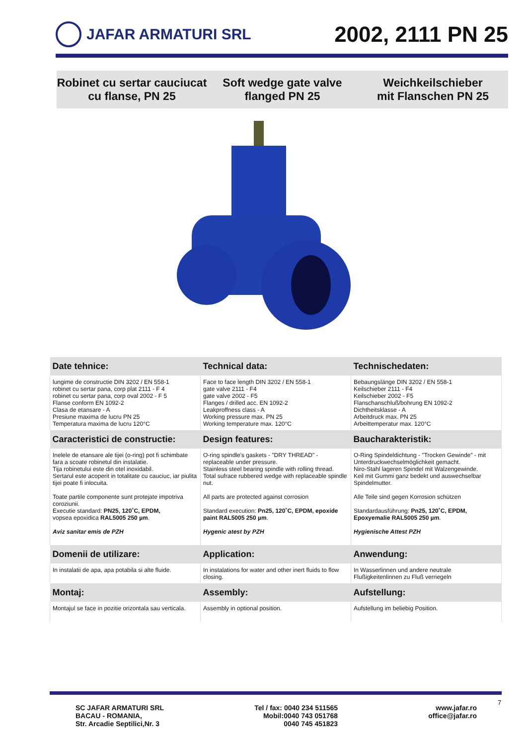JAFAR ARMATURI SRL
2002, 2111 PN 25
Robinet cu sertar cauciucat
cu flanse, PN 25
Soft wedge gate valve
flanged PN 25
Weichkeilschieber
mit Flanschen PN 25
| Date tehnice: | Technical data: | Technischedaten: |
| --- | --- | --- |
| lungime de constructie DIN 3202 / EN 558-1 robinet cu sertar pana, corp plat 2111 - F 4 robinet cu sertar pana, corp oval 2002 - F 5 Flanse conform EN 1092-2 Clasa de etansare - A Presiune maxima de lucru PN 25 Temperatura maxima de lucru 120°C | Face to face length DIN 3202 / EN 558-1 gate valve 2111 - F4 gate valve 2002 - F5 Flanges / drilled acc. EN 1092-2 Leakproffness class - A Working pressure max. PN 25 Working temperature max. 120°C | Bebaungslänge DIN 3202 / EN 558-1 Keilschieber 2111 - F4 Keilschieber 2002 - F5 Flanschanschluß/bohrung EN 1092-2 Dichtheitsklasse - A Arbeitdruck max. PN 25 Arbeittemperatur max. 120°C |
| Caracteristici de constructie: | Design features: | Baucharakteristik: |
| Inelele de etansare ale tijei (o-ring) pot fi schimbate fara a scoate robinetul din instalatie. Tija robinetului este din otel inoxidabil. Sertarul este acoperit in totalitate cu cauciuc, iar piulita tijei poate fi inlocuita. Toate partile componente sunt protejate impotriva coroziunii. Executie standard: PN25, 120˚C, EPDM, vopsea epoxidica RAL5005 250 µm . Aviz sanitar emis de PZH | O-ring spindle's gaskets - "DRY THREAD" - replaceable under pressure. Stainless steel bearing spindle with rolling thread. Total sufrace rubbered wedge with replaceable spindle nut. All parts are protected against corrosion Standard execution: Pn25, 120˚C, EPDM, epoxide paint RAL5005 250 µm . Hygenic atest by PZH | O-Ring Spindeldichtung - "Trocken Gewinde" - mit Unterdruckwechselmöglichkeit gemacht. Niro-Stahl lageren Spindel mit Walzengewinde. Keil mit Gummi ganz bedekt und auswechselbar Spindelmutter. Alle Teile sind gegen Korrosion schützen Standardausführung: Pn25, 120˚C, EPDM, Epoxyemalie RAL5005 250 µm . Hygienische Attest PZH |
| Domenii de utilizare: | Application: | Anwendung: |
| In instalatii de apa, apa potabila si alte fluide. | In instalations for water and other inert fluids to flow closing. | In Wasserlinnen und andere neutrale Flußigkeitenlinnen zu Fluß verriegeln |
| Montaj: | Assembly: | Aufstellung: |
| Montajul se face in pozitie orizontala sau verticala. | Assembly in optional position. | Aufstellung im beliebig Position. |
SC JAFAR ARMATURI SRL
BACAU - ROMANIA,
Str. Arcadie Septilici,Nr. 3
Tel / fax: 0040 234 511565
Mobil:0040 743 051768
0040 745 451823
www.jafar.ro
office@jafar.ro
7